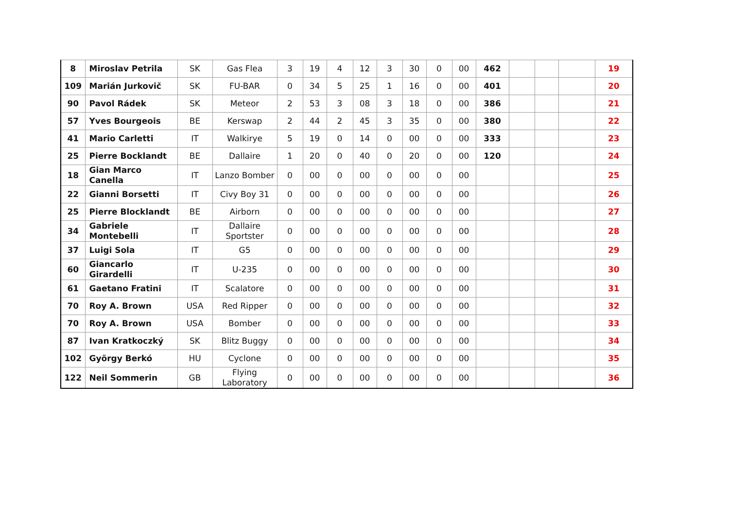| 8 | Miroslav Petrila | SK | Gas Flea | 3 | 19 | 4 | 12 | 3 | 30 | 0 | 00 | 462 | | | | 19 |
| 109 | Marián Jurkovič | SK | FU-BAR | 0 | 34 | 5 | 25 | 1 | 16 | 0 | 00 | 401 | | | | 20 |
| 90 | Pavol Rádek | SK | Meteor | 2 | 53 | 3 | 08 | 3 | 18 | 0 | 00 | 386 | | | | 21 |
| 57 | Yves Bourgeois | BE | Kerswap | 2 | 44 | 2 | 45 | 3 | 35 | 0 | 00 | 380 | | | | 22 |
| 41 | Mario Carletti | IT | Walkirye | 5 | 19 | 0 | 14 | 0 | 00 | 0 | 00 | 333 | | | | 23 |
| 25 | Pierre Bocklandt | BE | Dallaire | 1 | 20 | 0 | 40 | 0 | 20 | 0 | 00 | 120 | | | | 24 |
| 18 | Gian Marco Canella | IT | Lanzo Bomber | 0 | 00 | 0 | 00 | 0 | 00 | 0 | 00 | | | | | 25 |
| 22 | Gianni Borsetti | IT | Civy Boy 31 | 0 | 00 | 0 | 00 | 0 | 00 | 0 | 00 | | | | | 26 |
| 25 | Pierre Blocklandt | BE | Airborn | 0 | 00 | 0 | 00 | 0 | 00 | 0 | 00 | | | | | 27 |
| 34 | Gabriele Montebelli | IT | Dallaire Sportster | 0 | 00 | 0 | 00 | 0 | 00 | 0 | 00 | | | | | 28 |
| 37 | Luigi Sola | IT | G5 | 0 | 00 | 0 | 00 | 0 | 00 | 0 | 00 | | | | | 29 |
| 60 | Giancarlo Girardelli | IT | U-235 | 0 | 00 | 0 | 00 | 0 | 00 | 0 | 00 | | | | | 30 |
| 61 | Gaetano Fratini | IT | Scalatore | 0 | 00 | 0 | 00 | 0 | 00 | 0 | 00 | | | | | 31 |
| 70 | Roy A. Brown | USA | Red Ripper | 0 | 00 | 0 | 00 | 0 | 00 | 0 | 00 | | | | | 32 |
| 70 | Roy A. Brown | USA | Bomber | 0 | 00 | 0 | 00 | 0 | 00 | 0 | 00 | | | | | 33 |
| 87 | Ivan Kratkoczký | SK | Blitz Buggy | 0 | 00 | 0 | 00 | 0 | 00 | 0 | 00 | | | | | 34 |
| 102 | György Berkó | HU | Cyclone | 0 | 00 | 0 | 00 | 0 | 00 | 0 | 00 | | | | | 35 |
| 122 | Neil Sommerin | GB | Flying Laboratory | 0 | 00 | 0 | 00 | 0 | 00 | 0 | 00 | | | | | 36 |